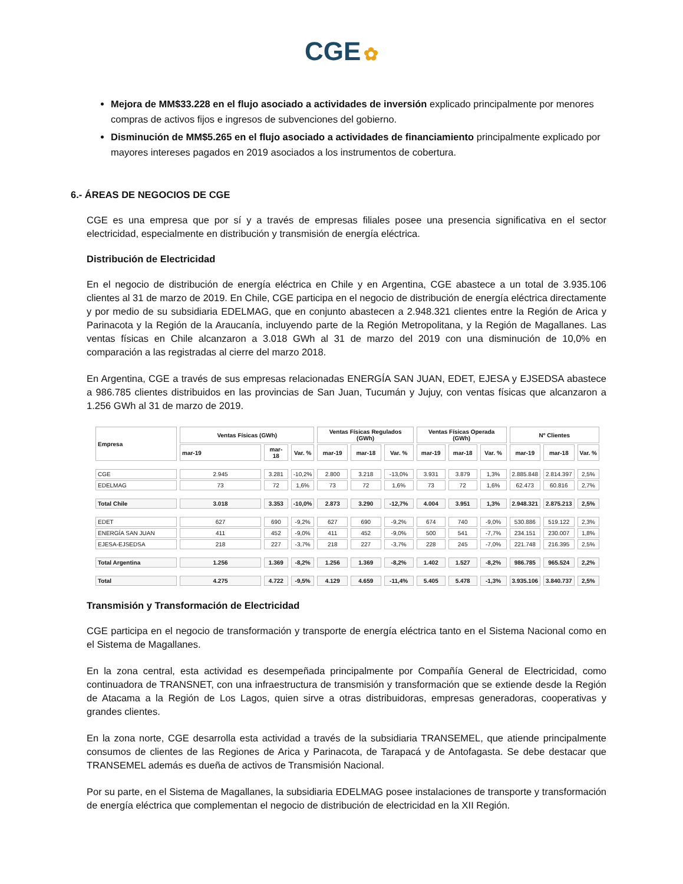CGE ✿
Mejora de MM$33.228 en el flujo asociado a actividades de inversión explicado principalmente por menores compras de activos fijos e ingresos de subvenciones del gobierno.
Disminución de MM$5.265 en el flujo asociado a actividades de financiamiento principalmente explicado por mayores intereses pagados en 2019 asociados a los instrumentos de cobertura.
6.- ÁREAS DE NEGOCIOS DE CGE
CGE es una empresa que por sí y a través de empresas filiales posee una presencia significativa en el sector electricidad, especialmente en distribución y transmisión de energía eléctrica.
Distribución de Electricidad
En el negocio de distribución de energía eléctrica en Chile y en Argentina, CGE abastece a un total de 3.935.106 clientes al 31 de marzo de 2019. En Chile, CGE participa en el negocio de distribución de energía eléctrica directamente y por medio de su subsidiaria EDELMAG, que en conjunto abastecen a 2.948.321 clientes entre la Región de Arica y Parinacota y la Región de la Araucanía, incluyendo parte de la Región Metropolitana, y la Región de Magallanes. Las ventas físicas en Chile alcanzaron a 3.018 GWh al 31 de marzo del 2019 con una disminución de 10,0% en comparación a las registradas al cierre del marzo 2018.
En Argentina, CGE a través de sus empresas relacionadas ENERGÍA SAN JUAN, EDET, EJESA y EJSEDSA abastece a 986.785 clientes distribuidos en las provincias de San Juan, Tucumán y Jujuy, con ventas físicas que alcanzaron a 1.256 GWh al 31 de marzo de 2019.
| Empresa | Ventas Físicas (GWh) | | | Ventas Físicas Regulados (GWh) | | | Ventas Físicas Operada (GWh) | | | Nº Clientes | | |
| --- | --- | --- | --- | --- | --- | --- | --- | --- | --- | --- | --- | --- |
| | mar-19 | mar-18 | Var. % | mar-19 | mar-18 | Var. % | mar-19 | mar-18 | Var. % | mar-19 | mar-18 | Var. % |
| CGE | 2.945 | 3.281 | -10,2% | 2.800 | 3.218 | -13,0% | 3.931 | 3.879 | 1,3% | 2.885.848 | 2.814.397 | 2,5% |
| EDELMAG | 73 | 72 | 1,6% | 73 | 72 | 1,6% | 73 | 72 | 1,6% | 62.473 | 60.816 | 2,7% |
| Total Chile | 3.018 | 3.353 | -10,0% | 2.873 | 3.290 | -12,7% | 4.004 | 3.951 | 1,3% | 2.948.321 | 2.875.213 | 2,5% |
| EDET | 627 | 690 | -9,2% | 627 | 690 | -9,2% | 674 | 740 | -9,0% | 530.886 | 519.122 | 2,3% |
| ENERGÍA SAN JUAN | 411 | 452 | -9,0% | 411 | 452 | -9,0% | 500 | 541 | -7,7% | 234.151 | 230.007 | 1,8% |
| EJESA-EJSEDSA | 218 | 227 | -3,7% | 218 | 227 | -3,7% | 228 | 245 | -7,0% | 221.748 | 216.395 | 2,5% |
| Total Argentina | 1.256 | 1.369 | -8,2% | 1.256 | 1.369 | -8,2% | 1.402 | 1.527 | -8,2% | 986.785 | 965.524 | 2,2% |
| Total | 4.275 | 4.722 | -9,5% | 4.129 | 4.659 | -11,4% | 5.405 | 5.478 | -1,3% | 3.935.106 | 3.840.737 | 2,5% |
Transmisión y Transformación de Electricidad
CGE participa en el negocio de transformación y transporte de energía eléctrica tanto en el Sistema Nacional como en el Sistema de Magallanes.
En la zona central, esta actividad es desempeñada principalmente por Compañía General de Electricidad, como continuadora de TRANSNET, con una infraestructura de transmisión y transformación que se extiende desde la Región de Atacama a la Región de Los Lagos, quien sirve a otras distribuidoras, empresas generadoras, cooperativas y grandes clientes.
En la zona norte, CGE desarrolla esta actividad a través de la subsidiaria TRANSEMEL, que atiende principalmente consumos de clientes de las Regiones de Arica y Parinacota, de Tarapacá y de Antofagasta. Se debe destacar que TRANSEMEL además es dueña de activos de Transmisión Nacional.
Por su parte, en el Sistema de Magallanes, la subsidiaria EDELMAG posee instalaciones de transporte y transformación de energía eléctrica que complementan el negocio de distribución de electricidad en la XII Región.